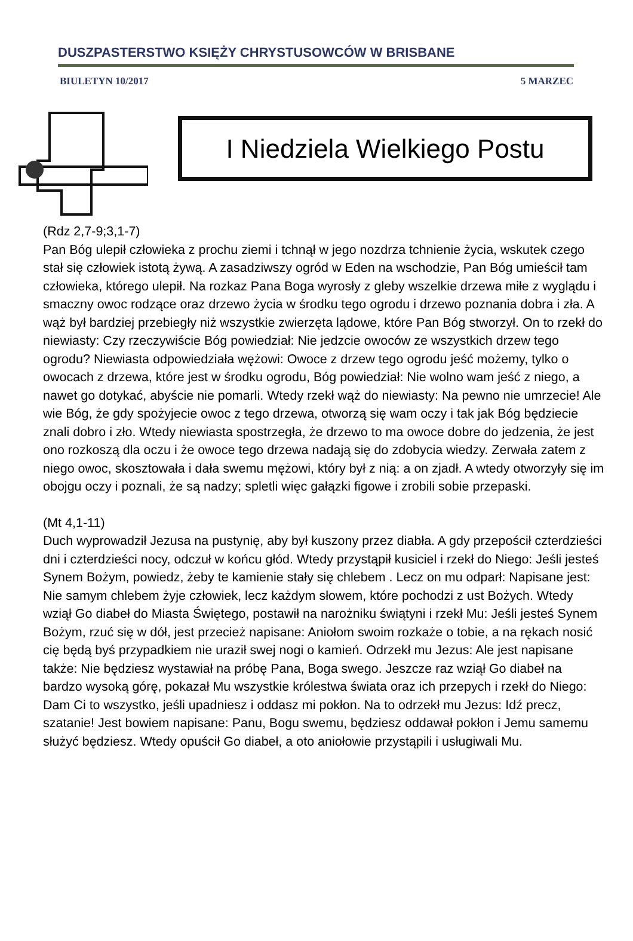DUSZPASTERSTWO KSIĘŻY CHRYSTUSOWCÓW W BRISBANE
BIULETYN 10/2017 5 MARZEC
I Niedziela Wielkiego Postu
(Rdz 2,7-9;3,1-7)
Pan Bóg ulepił człowieka z prochu ziemi i tchnął w jego nozdrza tchnienie życia, wskutek czego stał się człowiek istotą żywą. A zasadziwszy ogród w Eden na wschodzie, Pan Bóg umieścił tam człowieka, którego ulepił. Na rozkaz Pana Boga wyrosły z gleby wszelkie drzewa miłe z wyglądu i smaczny owoc rodzące oraz drzewo życia w środku tego ogrodu i drzewo poznania dobra i zła. A wąż był bardziej przebiegły niż wszystkie zwierzęta lądowe, które Pan Bóg stworzył. On to rzekł do niewiasty: Czy rzeczywiście Bóg powiedział: Nie jedzcie owoców ze wszystkich drzew tego ogrodu? Niewiasta odpowiedziała wężowi: Owoce z drzew tego ogrodu jeść możemy, tylko o owocach z drzewa, które jest w środku ogrodu, Bóg powiedział: Nie wolno wam jeść z niego, a nawet go dotykać, abyście nie pomarli. Wtedy rzekł wąż do niewiasty: Na pewno nie umrzecie! Ale wie Bóg, że gdy spożyjecie owoc z tego drzewa, otworzą się wam oczy i tak jak Bóg będziecie znali dobro i zło. Wtedy niewiasta spostrzegła, że drzewo to ma owoce dobre do jedzenia, że jest ono rozkoszą dla oczu i że owoce tego drzewa nadają się do zdobycia wiedzy. Zerwała zatem z niego owoc, skosztowała i dała swemu mężowi, który był z nią: a on zjadł. A wtedy otworzyły się im obojgu oczy i poznali, że są nadzy; spletli więc gałązki figowe i zrobili sobie przepaski.
(Mt 4,1-11)
Duch wyprowadził Jezusa na pustynię, aby był kuszony przez diabła. A gdy przepościł czterdzieści dni i czterdzieści nocy, odczuł w końcu głód. Wtedy przystąpił kusiciel i rzekł do Niego: Jeśli jesteś Synem Bożym, powiedz, żeby te kamienie stały się chlebem . Lecz on mu odparł: Napisane jest: Nie samym chlebem żyje człowiek, lecz każdym słowem, które pochodzi z ust Bożych. Wtedy wziął Go diabeł do Miasta Świętego, postawił na narożniku świątyni i rzekł Mu: Jeśli jesteś Synem Bożym, rzuć się w dół, jest przecież napisane: Aniołom swoim rozkaże o tobie, a na rękach nosić cię będą byś przypadkiem nie uraził swej nogi o kamień. Odrzekł mu Jezus: Ale jest napisane także: Nie będziesz wystawiał na próbę Pana, Boga swego. Jeszcze raz wziął Go diabeł na bardzo wysoką górę, pokazał Mu wszystkie królestwa świata oraz ich przepych i rzekł do Niego: Dam Ci to wszystko, jeśli upadniesz i oddasz mi pokłon. Na to odrzekł mu Jezus: Idź precz, szatanie! Jest bowiem napisane: Panu, Bogu swemu, będziesz oddawał pokłon i Jemu samemu służyć będziesz. Wtedy opuścił Go diabeł, a oto aniołowie przystąpili i usługiwali Mu.